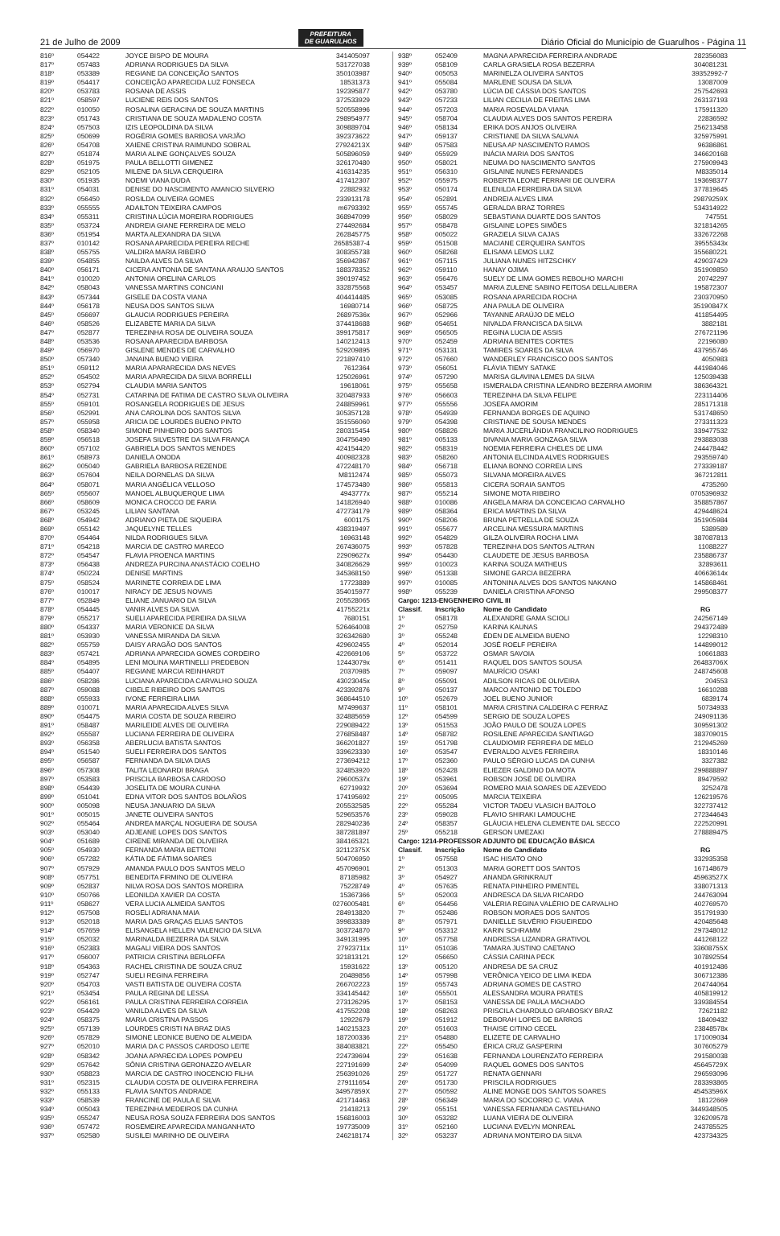21 de Julho de 2009 PREFEITURA
DE GUARULHOS Diário Oficial do Município de Guarulhos - Página 11
| 816º | 054422 | JOYCE BISPO DE MOURA | 341405097 |
| 817º | 057483 | ADRIANA RODRIGUES DA SILVA | 531727038 |
| 818º | 053389 | REGIANE DA CONCEIÇÃO SANTOS | 350103987 |
| 819º | 054417 | CONCEIÇÃO APARECIDA LUZ FONSECA | 18531373 |
| 820º | 053783 | ROSANA DE ASSIS | 192395877 |
| 821º | 058597 | LUCIENE REIS DOS SANTOS | 372533929 |
| 822º | 010050 | ROSALINA GERACINA DE SOUZA MARTINS | 520558996 |
| 823º | 051743 | CRISTIANA DE SOUZA MADALENO COSTA | 298954977 |
| 824º | 057503 | IZIS LEOPOLDINA DA SILVA | 309889704 |
| 825º | 050699 | ROGÉRIA GOMES BARBOSA VARJÃO | 392373622 |
| 826º | 054708 | XAIENE CRISTINA RAIMUNDO SOBRAL | 27924213X |
| 827º | 051874 | MARIA ALINE GONÇALVES SOUZA | 505896059 |
| 828º | 051975 | PAULA BELLOTTI GIMENEZ | 326170480 |
| 829º | 052105 | MILENE DA SILVA CERQUEIRA | 416314235 |
| 830º | 051935 | NOEMI VIANA DUDA | 417412307 |
| 831º | 054031 | DENISE DO NASCIMENTO AMANCIO SILVERIO | 22882932 |
| 832º | 056450 | ROSILDA OLIVEIRA GOMES | 233913178 |
| 833º | 055555 | ADAILTON TEIXEIRA CAMPOS | m6793392 |
| 834º | 055311 | CRISTINA LÚCIA MOREIRA RODRIGUES | 368947099 |
| 835º | 053724 | ANDREIA GIANE FERREIRA DE MELO | 274492684 |
| 836º | 051954 | MARTA ALEXANDRA DA SILVA | 262845775 |
| 837º | 010142 | ROSANA APARECIDA PEREIRA RECHE | 26585387-4 |
| 838º | 055755 | VALDIRA MARIA RIBEIRO | 308355738 |
| 839º | 054855 | NAILDA ALVES DA SILVA | 356942867 |
| 840º | 056171 | CICERA ANTONIA DE SANTANA ARAUJO SANTOS | 188378352 |
| 841º | 010020 | ANTONIA ORELINA CARLOS | 390197452 |
| 842º | 058043 | VANESSA MARTINS CONCIANI | 332875568 |
| 843º | 057344 | GISELE DA COSTA VIANA | 404414485 |
| 844º | 056178 | NEUSA DOS SANTOS SILVA | 16980714 |
| 845º | 056697 | GLAUCIA RODRIGUES PEREIRA | 26897536x |
| 846º | 058526 | ELIZABETE MARIA DA SILVA | 374418688 |
| 847º | 052877 | TEREZINHA ROSA DE OLIVEIRA SOUZA | 399175817 |
| 848º | 053536 | ROSANA APARECIDA BARBOSA | 140212413 |
| 849º | 056970 | GISLENE MENDES DE CARVALHO | 529209895 |
| 850º | 057340 | JANAINA BUENO VIEIRA | 221897410 |
| 851º | 059112 | MARIA APARARECIDA DAS NEVES | 7612364 |
| 852º | 054502 | MARIA APARECIDA DA SILVA BORRELLI | 125026961 |
| 853º | 052794 | CLAUDIA MARIA SANTOS | 19618061 |
| 854º | 052731 | CATARINA DE FATIMA DE CASTRO SILVA OLIVEIRA | 320487933 |
| 855º | 059101 | ROSANGELA RODRIGUES DE JESUS | 248859961 |
| 856º | 052991 | ANA CAROLINA DOS SANTOS SILVA | 305357128 |
| 857º | 055958 | ARICIA DE LOURDES BUENO PINTO | 351556060 |
| 858º | 058340 | SIMONE PINHEIRO DOS SANTOS | 280315454 |
| 859º | 056518 | JOSEFA SILVESTRE DA SILVA FRANÇA | 304756490 |
| 860º | 057102 | GABRIELA DOS SANTOS MENDES | 424154420 |
| 861º | 058973 | DANIELA ONODA | 400982328 |
| 862º | 005040 | GABRIELA BARBOSA REZENDE | 472248170 |
| 863º | 057604 | NEILA DORNELAS DA SILVA | M8112474 |
| 864º | 058071 | MARIA ANGÉLICA VELLOSO | 174573480 |
| 865º | 055607 | MANOEL ALBUQUERQUE LIMA | 4943777x |
| 866º | 058609 | MONICA CROCCO DE FARIA | 141826940 |
| 867º | 053245 | LILIAN SANTANA | 472734179 |
| 868º | 054942 | ADRIANO PIETA DE SIQUEIRA | 6001175 |
| 869º | 055142 | JAQUELYNE TELLES | 438319497 |
| 870º | 054464 | NILDA RODRIGUES SILVA | 16963148 |
| 871º | 054218 | MARCIA DE CASTRO MARECO | 267436075 |
| 872º | 054547 | FLAVIA PROENCA MARTINS | 22909627x |
| 873º | 056438 | ANDREZA PURCINA ANASTÁCIO COELHO | 340826629 |
| 874º | 050224 | DENISE MARTINS | 345368150 |
| 875º | 058524 | MARINETE CORREIA DE LIMA | 17723889 |
| 876º | 010017 | NIRACY DE JESUS NOVAIS | 354015977 |
| 877º | 052849 | ELIANE JANUARIO DA SILVA | 205528065 |
| 878º | 054445 | VANIR ALVES DA SILVA | 41755221x |
| 879º | 055217 | SUELI APARECIDA PEREIRA DA SILVA | 7680151 |
| 880º | 054337 | MARIA VERONICE DA SILVA | 526464008 |
| 881º | 053930 | VANESSA MIRANDA DA SILVA | 326342680 |
| 882º | 055759 | DAISY ARAGÃO DOS SANTOS | 429602455 |
| 883º | 057421 | ADRIANA APARECIDA GOMES CORDEIRO | 422669106 |
| 884º | 054895 | LENI MOLINA MARTINELLI PREDEBON | 12443079x |
| 885º | 054407 | REGIANE MARCIA REINHARDT | 20370985 |
| 886º | 058286 | LUCIANA APARECIDA CARVALHO SOUZA | 43023045x |
| 887º | 059088 | CIBELE RIBEIRO DOS SANTOS | 423392876 |
| 888º | 055933 | IVONE FERREIRA LIMA | 368644510 |
| 889º | 010071 | MARIA APARECIDA ALVES SILVA | M7499637 |
| 890º | 054475 | MARIA COSTA DE SOUZA RIBEIRO | 324885659 |
| 891º | 058487 | MARILEIDE ALVES DE OLIVEIRA | 229089422 |
| 892º | 055587 | LUCIANA FERREIRA DE OLIVEIRA | 276858487 |
| 893º | 056358 | ABERLUCIA BATISTA SANTOS | 366201827 |
| 894º | 051540 | SUELI FERREIRA DOS SANTOS | 339623330 |
| 895º | 056587 | FERNANDA DA SILVA DIAS | 273694212 |
| 896º | 057308 | TALITA LEONARDI BRAGA | 324853920 |
| 897º | 053583 | PRISCILA BARBOSA CARDOSO | 29600537x |
| 898º | 054439 | JOSELITA DE MOURA CUNHA | 62719932 |
| 899º | 051041 | EDNA VITOR DOS SANTOS BOLAÑOS | 174195692 |
| 900º | 005098 | NEUSA JANUARIO DA SILVA | 205532585 |
| 901º | 005015 | JANETE OLIVEIRA SANTOS | 529653576 |
| 902º | 055464 | ANDREA MARÇAL NOGUEIRA DE SOUSA | 282940236 |
| 903º | 053040 | ADJEANE LOPES DOS SANTOS | 387281897 |
| 904º | 051689 | CIRENE MIRANDA DE OLIVEIRA | 384165321 |
| 905º | 054930 | FERNANDA MARIA BETTONI | 32112375X |
| 906º | 057282 | KÁTIA DE FÁTIMA SOARES | 504706950 |
| 907º | 057929 | AMANDA PAULO DOS SANTOS MELO | 457096901 |
| 908º | 057751 | BENEDITA FIRMINO DE OLIVEIRA | 87185982 |
| 909º | 052837 | NILVA ROSA DOS SANTOS MOREIRA | 75228749 |
| 910º | 050766 | LEONILDA XAVIER DA COSTA | 15367366 |
| 911º | 058627 | VERA LUCIA ALMEIDA SANTOS | 0276005481 |
| 912º | 057508 | ROSELI ADRIANA MAIA | 284913820 |
| 913º | 052018 | MARIA DAS GRAÇAS ELIAS SANTOS | 399833389 |
| 914º | 057659 | ELISANGELA HELLEN VALENCIO DA SILVA | 303724870 |
| 915º | 052032 | MARINALDA BEZERRA DA SILVA | 349131995 |
| 916º | 052383 | MAGALI VIEIRA DOS SANTOS | 27923711x |
| 917º | 056007 | PATRICIA CRISTINA BERLOFFA | 321813121 |
| 918º | 054363 | RACHEL CRISTINA DE SOUZA CRUZ | 15931622 |
| 919º | 052747 | SUELI REGINA FERREIRA | 20489856 |
| 920º | 054703 | VASTI BATISTA DE OLIVEIRA COSTA | 266702223 |
| 921º | 053454 | PAULA REGINA DE LESSA | 334145442 |
| 922º | 056161 | PAULA CRISTINA FERREIRA CORREIA | 273126295 |
| 923º | 054429 | VANILDA ALVES DA SILVA | 417552208 |
| 924º | 058375 | MARIA CRISTINA PASSOS | 12922679 |
| 925º | 057139 | LOURDES CRISTI NA BRAZ DIAS | 140215323 |
| 926º | 057829 | SIMONE LEONICE BUENO DE ALMEIDA | 187200336 |
| 927º | 052010 | MARIA DA C PASSOS CARDOSO LEITE | 384083821 |
| 928º | 058342 | JOANA APARECIDA LOPES POMPEU | 224739694 |
| 929º | 057642 | SÔNIA CRISTINA GERONAZZO AVELAR | 227191699 |
| 930º | 058823 | MARCIA DE CASTRO INOCENCIO FILHA | 256391026 |
| 931º | 052315 | CLAUDIA COSTA DE OLIVEIRA FERREIRA | 279111654 |
| 932º | 055133 | FLAVIA SANTOS ANDRADE | 34957859X |
| 933º | 058539 | FRANCINE DE PAULA E SILVA | 421714463 |
| 934º | 005043 | TEREZINHA MEDEIROS DA CUNHA | 21418213 |
| 935º | 055247 | NEUSA ROSA SOUZA FERREIRA DOS SANTOS | 156816003 |
| 936º | 057472 | ROSEMEIRE APARECIDA MANGANHATO | 197735009 |
| 937º | 052580 | SUSILEI MARINHO DE OLIVEIRA | 246218174 |
| 938º | 052409 | MAGNA APARECIDA FERREIRA ANDRADE | 282356083 |
| 939º | 058109 | CARLA GRASIELA ROSA BEZERRA | 304081231 |
| 940º | 005053 | MARINELZA OLIVEIRA SANTOS | 39352992-7 |
| 941º | 055084 | MARLENE SOUSA DA SILVA | 13087009 |
| 942º | 053780 | LÚCIA DE CÁSSIA DOS SANTOS | 257542693 |
| 943º | 057233 | LILIAN CECILIA DE FREITAS LIMA | 263137193 |
| 944º | 057203 | MARIA ROSEVALDA VIANA | 175911320 |
| 945º | 058704 | CLAUDIA ALVES DOS SANTOS PEREIRA | 22836592 |
| 946º | 058134 | ERIKA DOS ANJOS OLIVEIRA | 256213458 |
| 947º | 059137 | CRISTIANE DA SILVA SALVAIA | 325975991 |
| 948º | 057583 | NEUSA AP NASCIMENTO RAMOS | 96386861 |
| 949º | 055929 | INÁCIA MARIA DOS SANTOS | 346620168 |
| 950º | 058021 | NEUMA DO NASCIMENTO SANTOS | 275909943 |
| 951º | 056310 | GISLAINE NUNES FERNANDES | M8335014 |
| 952º | 055975 | ROBERTA LEONE FERRARI DE OLIVEIRA | 193698377 |
| 953º | 050174 | ELENILDA FERREIRA DA SILVA | 377819645 |
| 954º | 052891 | ANDREIA ALVES LIMA | 29879259X |
| 955º | 055745 | GERALDA BRAZ TORRES | 534314922 |
| 956º | 058029 | SEBASTIANA DUARTE DOS SANTOS | 747551 |
| 957º | 058478 | GISLAINE LOPES SIMÕES | 321814265 |
| 958º | 005022 | GRAZIELA SILVA CAJAS | 332672268 |
| 959º | 051508 | MACIANE CERQUEIRA SANTOS | 39555343x |
| 960º | 058268 | ELISAMA LEMOS LUIZ | 355680221 |
| 961º | 057115 | JULIANA NUNES HITZSCHKY | 429037429 |
| 962º | 059110 | HANAY OJIMA | 351909850 |
| 963º | 056476 | SUELY DE LIMA GOMES REBOLHO MARCHI | 20742297 |
| 964º | 053457 | MARIA ZULENE SABINO FEITOSA DELLALIBERA | 195872307 |
| 965º | 053085 | ROSANA APARECIDA ROCHA | 230370950 |
| 966º | 058725 | ANA PAULA DE OLIVEIRA | 35190847X |
| 967º | 052966 | TAYANNE ARAÚJO DE MELO | 411854495 |
| 968º | 054651 | NIVALDA FRANCISCA DA SILVA | 3882181 |
| 969º | 056505 | REGINA LUCIA DE ASSIS | 276721196 |
| 970º | 052459 | ADRIANA BENITES CORTES | 22196080 |
| 971º | 053131 | TAMIRES SOARES DA SILVA | 437955746 |
| 972º | 057660 | WANDERLEY FRANCISCO DOS SANTOS | 4050983 |
| 973º | 056051 | FLÁVIA TIEMY SATAKE | 441984046 |
| 974º | 057290 | MARISA GLAVINA LEMES DA SILVA | 125039438 |
| 975º | 055658 | ISMERALDA CRISTINA LEANDRO BEZERRA AMORIM | 386364321 |
| 976º | 056603 | TEREZINHA DA SILVA FELIPE | 223114406 |
| 977º | 055556 | JOSEFA AMORIM | 285171318 |
| 978º | 054939 | FERNANDA BORGES DE AQUINO | 531748650 |
| 979º | 054398 | CRISTIANE DE SOUSA MENDES | 273311323 |
| 980º | 058826 | MARIA JUCERLÂNDIA FRANCILINO RODRIGUES | 339477532 |
| 981º | 005133 | DIVANIA MARIA GONZAGA SILVA | 293883038 |
| 982º | 058319 | NOEMIA FERREIRA CHELES DE LIMA | 244478442 |
| 983º | 058260 | ANTONIA ELCINDA ALVES RODRIGUES | 293559740 |
| 984º | 056718 | ELIANA BONNO CORREIA LINS | 273339187 |
| 985º | 055073 | SILVANA MOREIRA ALVES | 367212811 |
| 986º | 055813 | CICERA SORAIA SANTOS | 4735260 |
| 987º | 055214 | SIMONE MOTA RIBEIRO | 0705396932 |
| 988º | 010086 | ANGELA MARIA DA CONCEICAO CARVALHO | 358857867 |
| 989º | 058364 | ERICA MARTINS DA SILVA | 429448624 |
| 990º | 058206 | BRUNA PETRELLA DE SOUZA | 351905984 |
| 991º | 055677 | ARCELINA MESSURA MARTINS | 5389589 |
| 992º | 054829 | GILZA OLIVEIRA ROCHA LIMA | 387087813 |
| 993º | 057828 | TEREZINHA DOS SANTOS ALTRAN | 11088227 |
| 994º | 054430 | CLAUDETE DE JESUS BARBOSA | 235886737 |
| 995º | 010023 | KARINA SOUZA MATHEUS | 32893611 |
| 996º | 051338 | SIMONE GARCIA BEZERRA | 40663614x |
| 997º | 010085 | ANTONINA ALVES DOS SANTOS NAKANO | 145868461 |
| 998º | 055239 | DANIELA CRISTINA AFONSO | 299508377 |
| Cargo: 1213-ENGENHEIRO CIVIL III | | | |
| Classif. | Inscrição | Nome do Candidato | RG |
| 1º | 058178 | ALEXANDRE GAMA SCIOLI | 242567149 |
| 2º | 052759 | KARINA KAUNAS | 294372489 |
| 3º | 055248 | ÉDEN DE ALMEIDA BUENO | 12298310 |
| 4º | 052014 | JOSÉ ROELF PEREIRA | 144899012 |
| 5º | 053722 | OSMAR SAVOIA | 10661883 |
| 6º | 051411 | RAQUEL DOS SANTOS SOUSA | 26483706X |
| 7º | 059097 | MAURÍCIO OSAKI | 248745608 |
| 8º | 055091 | ADILSON RICAS DE OLIVEIRA | 204553 |
| 9º | 050137 | MARCO ANTONIO DE TOLEDO | 16610288 |
| 10º | 052679 | JOEL BUENO JUNIOR | 6839174 |
| 11º | 058101 | MARIA CRISTINA CALDEIRA C FERRAZ | 50734933 |
| 12º | 054599 | SERGIO DE SOUZA LOPES | 249091136 |
| 13º | 051553 | JOÃO PAULO DE SOUZA LOPES | 309591302 |
| 14º | 058782 | ROSILENE APARECIDA SANTIAGO | 383709015 |
| 15º | 051798 | CLAUDIOMIR FERREIRA DE MELO | 212945269 |
| 16º | 053547 | EVERALDO ALVES FERREIRA | 18310146 |
| 17º | 052360 | PAULO SÉRGIO LUCAS DA CUNHA | 3327382 |
| 18º | 052428 | ELIEZER GALDINO DA MOTA | 299888897 |
| 19º | 053961 | ROBSON JOSÉ DE OLIVEIRA | 89479592 |
| 20º | 053694 | ROMERO MAIA SOARES DE AZEVEDO | 3252478 |
| 21º | 005095 | MARCIA TEIXEIRA | 126219576 |
| 22º | 055284 | VICTOR TADEU VLASICH BAJTOLO | 322737412 |
| 23º | 059028 | FLAVIO SHIRAKI LAMOUCHE | 272344643 |
| 24º | 058357 | GLÁUCIA HELENA CLEMENTE DAL SECCO | 222520991 |
| 25º | 055218 | GERSON UMEZAKI | 278889475 |
| Cargo: 1214-PROFESSOR ADJUNTO DE EDUCAÇÃO BÁSICA | | | |
| Classif. | Inscrição | Nome do Candidato | RG |
| 1º | 057558 | ISAC HISATO ONO | 332935358 |
| 2º | 051303 | MARIA GORETT DOS SANTOS | 167148679 |
| 3º | 054927 | ANANDA GRINKRAUT | 45963527X |
| 4º | 057635 | RENATA PINHEIRO PIMENTEL | 338071313 |
| 5º | 052003 | ANDRESCA DA SILVA RICARDO | 244763094 |
| 6º | 054456 | VALÉRIA REGINA VALÉRIO DE CARVALHO | 402769570 |
| 7º | 052486 | ROBSON MORAES DOS SANTOS | 351791930 |
| 8º | 057971 | DANIELLE SILVÉRIO FIGUEIREDO | 420485648 |
| 9º | 053312 | KARIN SCHRAMM | 297348012 |
| 10º | 057758 | ANDRESSA LIZANDRA GRATIVOL | 441268122 |
| 11º | 051036 | TAMARA JUSTINO CAETANO | 33608755X |
| 12º | 056650 | CÁSSIA CARINA PECK | 307892554 |
| 13º | 005120 | ANDRESA DE SA CRUZ | 401912486 |
| 14º | 057998 | VERÔNICA YEICO DE LIMA IKEDA | 306712386 |
| 15º | 055743 | ADRIANA GOMES DE CASTRO | 204744064 |
| 16º | 055501 | ALESSANDRA MOURA PRATES | 405819912 |
| 17º | 058153 | VANESSA DE PAULA MACHADO | 339384554 |
| 18º | 058263 | PRISCILA CHARDULO GRABOSKY BRAZ | 72621182 |
| 19º | 051912 | DEBORAH LOPES DE BARROS | 18409432 |
| 20º | 051603 | THAISE CITINO CECEL | 23848578x |
| 21º | 054880 | ELIZETE DE CARVALHO | 171009034 |
| 22º | 055450 | ÉRICA CRUZ GASPERINI | 307605279 |
| 23º | 051638 | FERNANDA LOURENZATO FERREIRA | 291580038 |
| 24º | 054099 | RAQUEL GOMES DOS SANTOS | 45645729X |
| 25º | 051727 | RENATA GENNARI | 296593096 |
| 26º | 051730 | PRISCILA RODRIGUES | 283393865 |
| 27º | 050592 | ALINE MONGE DOS SANTOS SOARES | 45453596X |
| 28º | 056349 | MARIA DO SOCORRO C. VIANA | 18122669 |
| 29º | 055151 | VANESSA FERNANDA CASTELHANO | 3449348505 |
| 30º | 053282 | LUANA VIEIRA DE OLIVEIRA | 326209578 |
| 31º | 052160 | LUCIANA EVELYN MONREAL | 243785525 |
| 32º | 053237 | ADRIANA MONTEIRO DA SILVA | 423734325 |